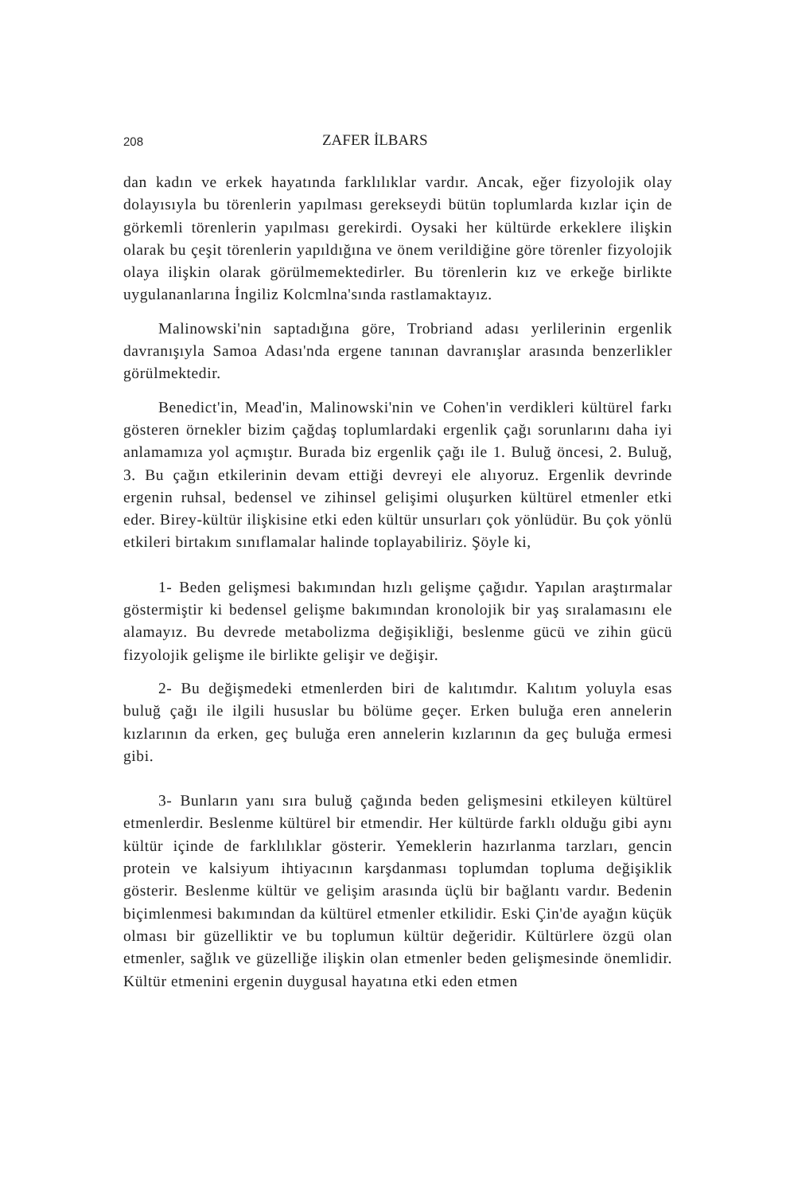208 ZAFER İLBARS
dan kadın ve erkek hayatında farklılıklar vardır. Ancak, eğer fizyolojik olay dolayısıyla bu törenlerin yapılması gerekseydi bütün toplumlarda kızlar için de görkemli törenlerin yapılması gerekirdi. Oysaki her kültürde erkeklere ilişkin olarak bu çeşit törenlerin yapıldığına ve önem verildiğine göre törenler fizyolojik olaya ilişkin olarak görülmemektedirler. Bu törenlerin kız ve erkeğe birlikte uygulananlarına İngiliz Kolcmlna'sında rastlamaktayız.
Malinowski'nin saptadığına göre, Trobriand adası yerlilerinin ergenlik davranışıyla Samoa Adası'nda ergene tanınan davranışlar arasında benzerlikler görülmektedir.
Benedict'in, Mead'in, Malinowski'nin ve Cohen'in verdikleri kültürel farkı gösteren örnekler bizim çağdaş toplumlardaki ergenlik çağı sorunlarını daha iyi anlamamıza yol açmıştır. Burada biz ergenlik çağı ile 1. Buluğ öncesi, 2. Buluğ, 3. Bu çağın etkilerinin devam ettiği devreyi ele alıyoruz. Ergenlik devrinde ergenin ruhsal, bedensel ve zihinsel gelişimi oluşurken kültürel etmenler etki eder. Birey-kültür ilişkisine etki eden kültür unsurları çok yönlüdür. Bu çok yönlü etkileri birtakım sınıflamalar halinde toplayabiliriz. Şöyle ki,
1- Beden gelişmesi bakımından hızlı gelişme çağıdır. Yapılan araştırmalar göstermiştir ki bedensel gelişme bakımından kronolojik bir yaş sıralamasını ele alamayız. Bu devrede metabolizma değişikliği, beslenme gücü ve zihin gücü fizyolojik gelişme ile birlikte gelişir ve değişir.
2- Bu değişmedeki etmenlerden biri de kalıtımdır. Kalıtım yoluyla esas buluğ çağı ile ilgili hususlar bu bölüme geçer. Erken buluğa eren annelerin kızlarının da erken, geç buluğa eren annelerin kızlarının da geç buluğa ermesi gibi.
3- Bunların yanı sıra buluğ çağında beden gelişmesini etkileyen kültürel etmenlerdir. Beslenme kültürel bir etmendir. Her kültürde farklı olduğu gibi aynı kültür içinde de farklılıklar gösterir. Yemeklerin hazırlanma tarzları, gencin protein ve kalsiyum ihtiyacının karşdanması toplumdan topluma değişiklik gösterir. Beslenme kültür ve gelişim arasında üçlü bir bağlantı vardır. Bedenin biçimlenmesi bakımından da kültürel etmenler etkilidir. Eski Çin'de ayağın küçük olması bir güzelliktir ve bu toplumun kültür değeridir. Kültürlere özgü olan etmenler, sağlık ve güzelliğe ilişkin olan etmenler beden gelişmesinde önemlidir. Kültür etmenini ergenin duygusal hayatına etki eden etmen